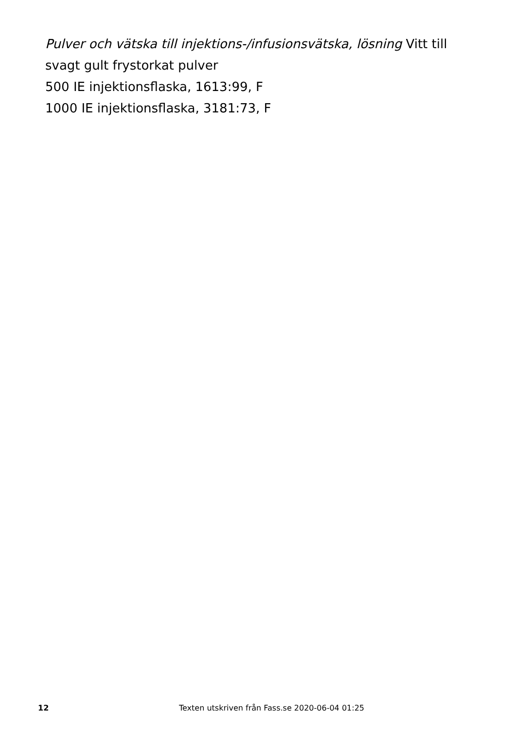Pulver och vätska till injektions-/infusionsvätska, lösning Vitt till
svagt gult frystorkat pulver
500 IE injektionsflaska, 1613:99, F
1000 IE injektionsflaska, 3181:73, F
12 Texten utskriven från Fass.se 2020-06-04 01:25